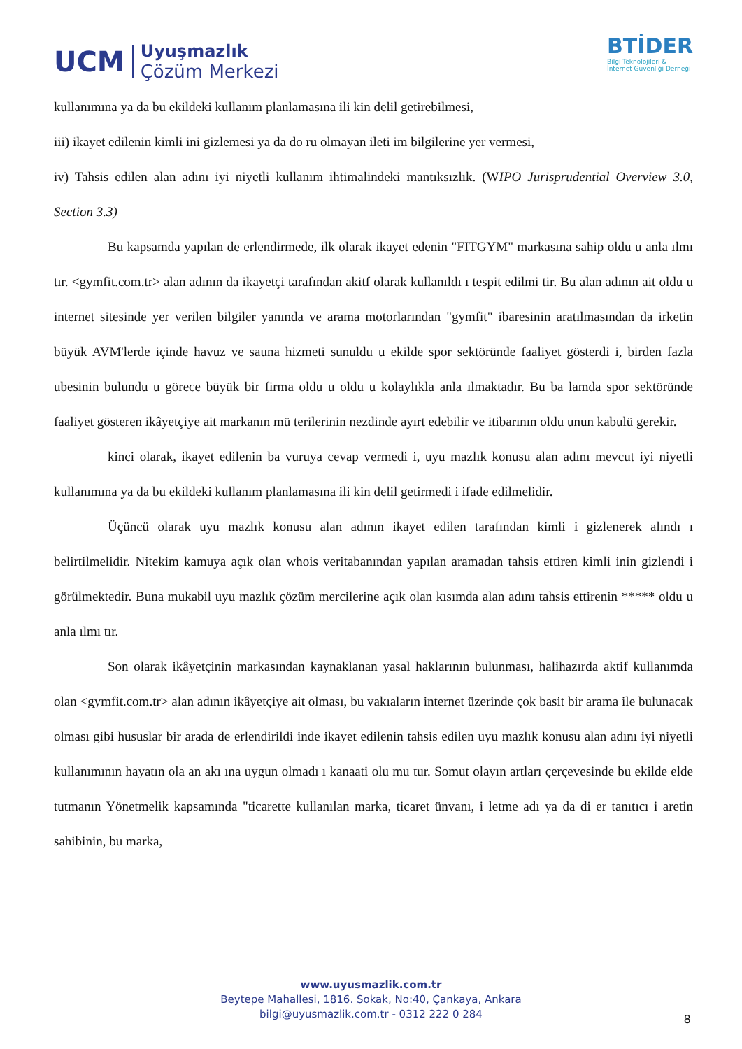UCM
Uyuşmazlık
Çözüm Merkezi
BTİDER
Bilgi Teknolojileri &
İnternet Güvenliği Derneği
kullanımına ya da bu ekildeki kullanım planlamasına ili kin delil getirebilmesi,
iii) ikayet edilenin kimli ini gizlemesi ya da do ru olmayan ileti im bilgilerine yer vermesi,
iv) Tahsis edilen alan adını iyi niyetli kullanım ihtimalindeki mantıksızlık. (WIPO Jurisprudential Overview 3.0, Section 3.3)
Bu kapsamda yapılan de erlendirmede, ilk olarak ikayet edenin "FITGYM" markasına sahip oldu u anla ılmı tır. <gymfit.com.tr> alan adının da ikayetçi tarafından akitf olarak kullanıldı ı tespit edilmi tir. Bu alan adının ait oldu u internet sitesinde yer verilen bilgiler yanında ve arama motorlarından "gymfit" ibaresinin aratılmasından da irketin büyük AVM'lerde içinde havuz ve sauna hizmeti sunuldu u ekilde spor sektöründe faaliyet gösterdi i, birden fazla ubesinin bulundu u görece büyük bir firma oldu u oldu u kolaylıkla anla ılmaktadır. Bu ba lamda spor sektöründe faaliyet gösteren ikâyetçiye ait markanın mü terilerinin nezdinde ayırt edebilir ve itibarının oldu unun kabulü gerekir.
kinci olarak, ikayet edilenin ba vuruya cevap vermedi i, uyu mazlık konusu alan adını mevcut iyi niyetli kullanımına ya da bu ekildeki kullanım planlamasına ili kin delil getirmedi i ifade edilmelidir.
Üçüncü olarak uyu mazlık konusu alan adının ikayet edilen tarafından kimli i gizlenerek alındı ı belirtilmelidir. Nitekim kamuya açık olan whois veritabanından yapılan aramadan tahsis ettiren kimli inin gizlendi i görülmektedir. Buna mukabil uyu mazlık çözüm mercilerine açık olan kısımda alan adını tahsis ettirenin ***** oldu u anla ılmı tır.
Son olarak ikâyetçinin markasından kaynaklanan yasal haklarının bulunması, halihazırda aktif kullanımda olan <gymfit.com.tr> alan adının ikâyetçiye ait olması, bu vakıaların internet üzerinde çok basit bir arama ile bulunacak olması gibi hususlar bir arada de erlendirildi inde ikayet edilenin tahsis edilen uyu mazlık konusu alan adını iyi niyetli kullanımının hayatın ola an akı ına uygun olmadı ı kanaati olu mu tur. Somut olayın artları çerçevesinde bu ekilde elde tutmanın Yönetmelik kapsamında "ticarette kullanılan marka, ticaret ünvanı, i letme adı ya da di er tanıtıcı i aretin sahibinin, bu marka,
www.uyusmazlik.com.tr
Beytepe Mahallesi, 1816. Sokak, No:40, Çankaya, Ankara
bilgi@uyusmazlik.com.tr - 0312 222 0 284
8